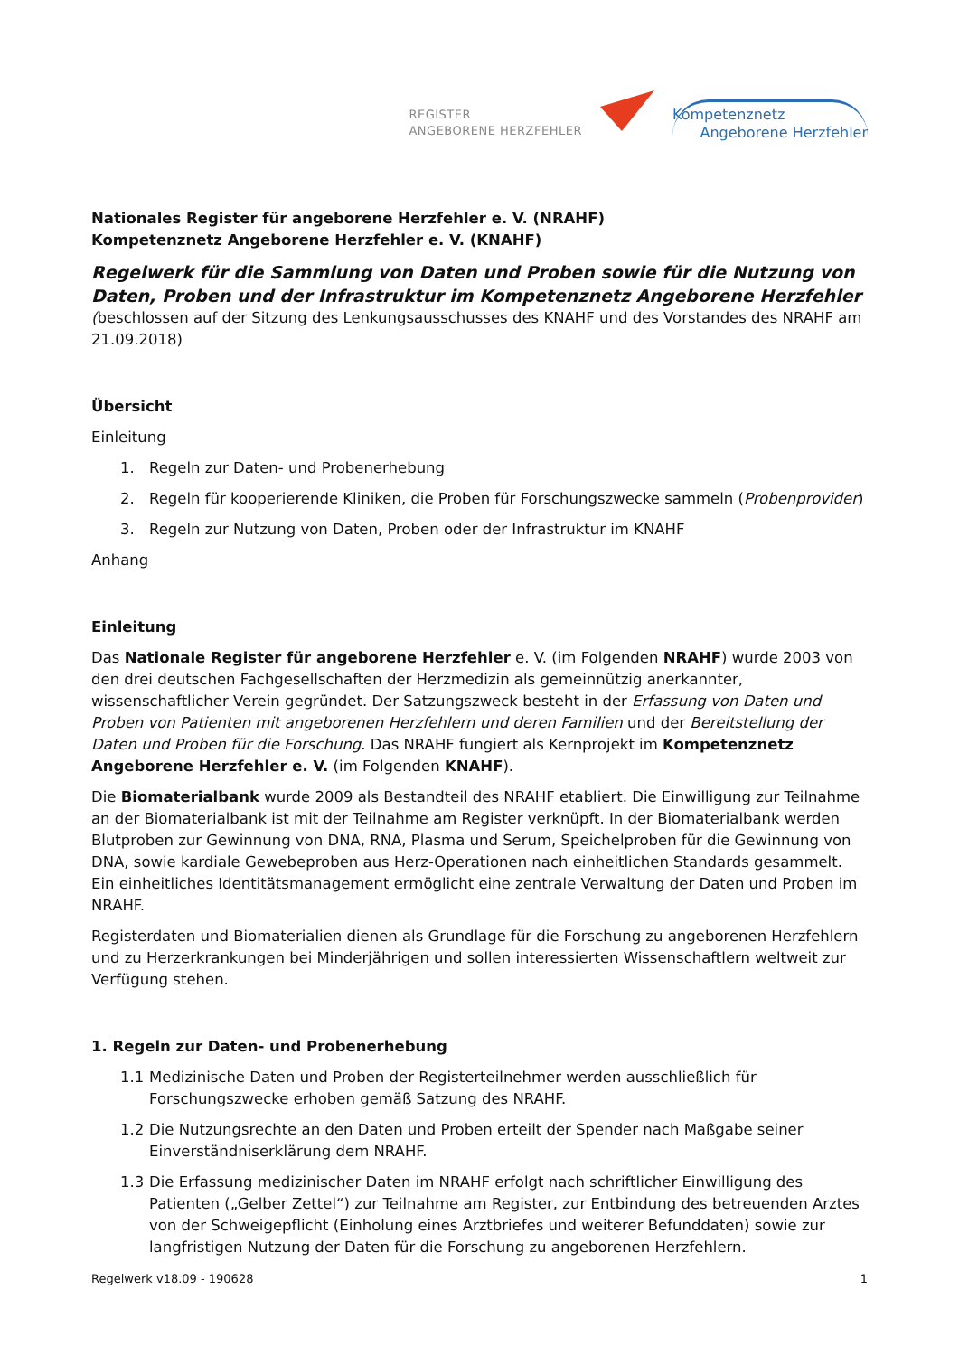REGISTER
ANGEBORENE HERZFEHLER
Kompetenznetz
Angeborene Herzfehler
Nationales Register für angeborene Herzfehler e. V. (NRAHF)
Kompetenznetz Angeborene Herzfehler e. V. (KNAHF)
Regelwerk für die Sammlung von Daten und Proben sowie für die Nutzung von Daten, Proben und der Infrastruktur im Kompetenznetz Angeborene Herzfehler
(beschlossen auf der Sitzung des Lenkungsausschusses des KNAHF und des Vorstandes des NRAHF am 21.09.2018)
Übersicht
Einleitung
1. Regeln zur Daten- und Probenerhebung
2. Regeln für kooperierende Kliniken, die Proben für Forschungszwecke sammeln (Probenprovider)
3. Regeln zur Nutzung von Daten, Proben oder der Infrastruktur im KNAHF
Anhang
Einleitung
Das Nationale Register für angeborene Herzfehler e. V. (im Folgenden NRAHF) wurde 2003 von den drei deutschen Fachgesellschaften der Herzmedizin als gemeinnützig anerkannter, wissenschaftlicher Verein gegründet. Der Satzungszweck besteht in der Erfassung von Daten und Proben von Patienten mit angeborenen Herzfehlern und deren Familien und der Bereitstellung der Daten und Proben für die Forschung. Das NRAHF fungiert als Kernprojekt im Kompetenznetz Angeborene Herzfehler e. V. (im Folgenden KNAHF).
Die Biomaterialbank wurde 2009 als Bestandteil des NRAHF etabliert. Die Einwilligung zur Teilnahme an der Biomaterialbank ist mit der Teilnahme am Register verknüpft. In der Biomaterialbank werden Blutproben zur Gewinnung von DNA, RNA, Plasma und Serum, Speichelproben für die Gewinnung von DNA, sowie kardiale Gewebeproben aus Herz-Operationen nach einheitlichen Standards gesammelt. Ein einheitliches Identitätsmanagement ermöglicht eine zentrale Verwaltung der Daten und Proben im NRAHF.
Registerdaten und Biomaterialien dienen als Grundlage für die Forschung zu angeborenen Herzfehlern und zu Herzerkrankungen bei Minderjährigen und sollen interessierten Wissenschaftlern weltweit zur Verfügung stehen.
1. Regeln zur Daten- und Probenerhebung
1.1 Medizinische Daten und Proben der Registerteilnehmer werden ausschließlich für Forschungszwecke erhoben gemäß Satzung des NRAHF.
1.2 Die Nutzungsrechte an den Daten und Proben erteilt der Spender nach Maßgabe seiner Einverständniserklärung dem NRAHF.
1.3 Die Erfassung medizinischer Daten im NRAHF erfolgt nach schriftlicher Einwilligung des Patienten („Gelber Zettel“) zur Teilnahme am Register, zur Entbindung des betreuenden Arztes von der Schweigepflicht (Einholung eines Arztbriefes und weiterer Befunddaten) sowie zur langfristigen Nutzung der Daten für die Forschung zu angeborenen Herzfehlern.
Regelwerk v18.09 - 190628 1